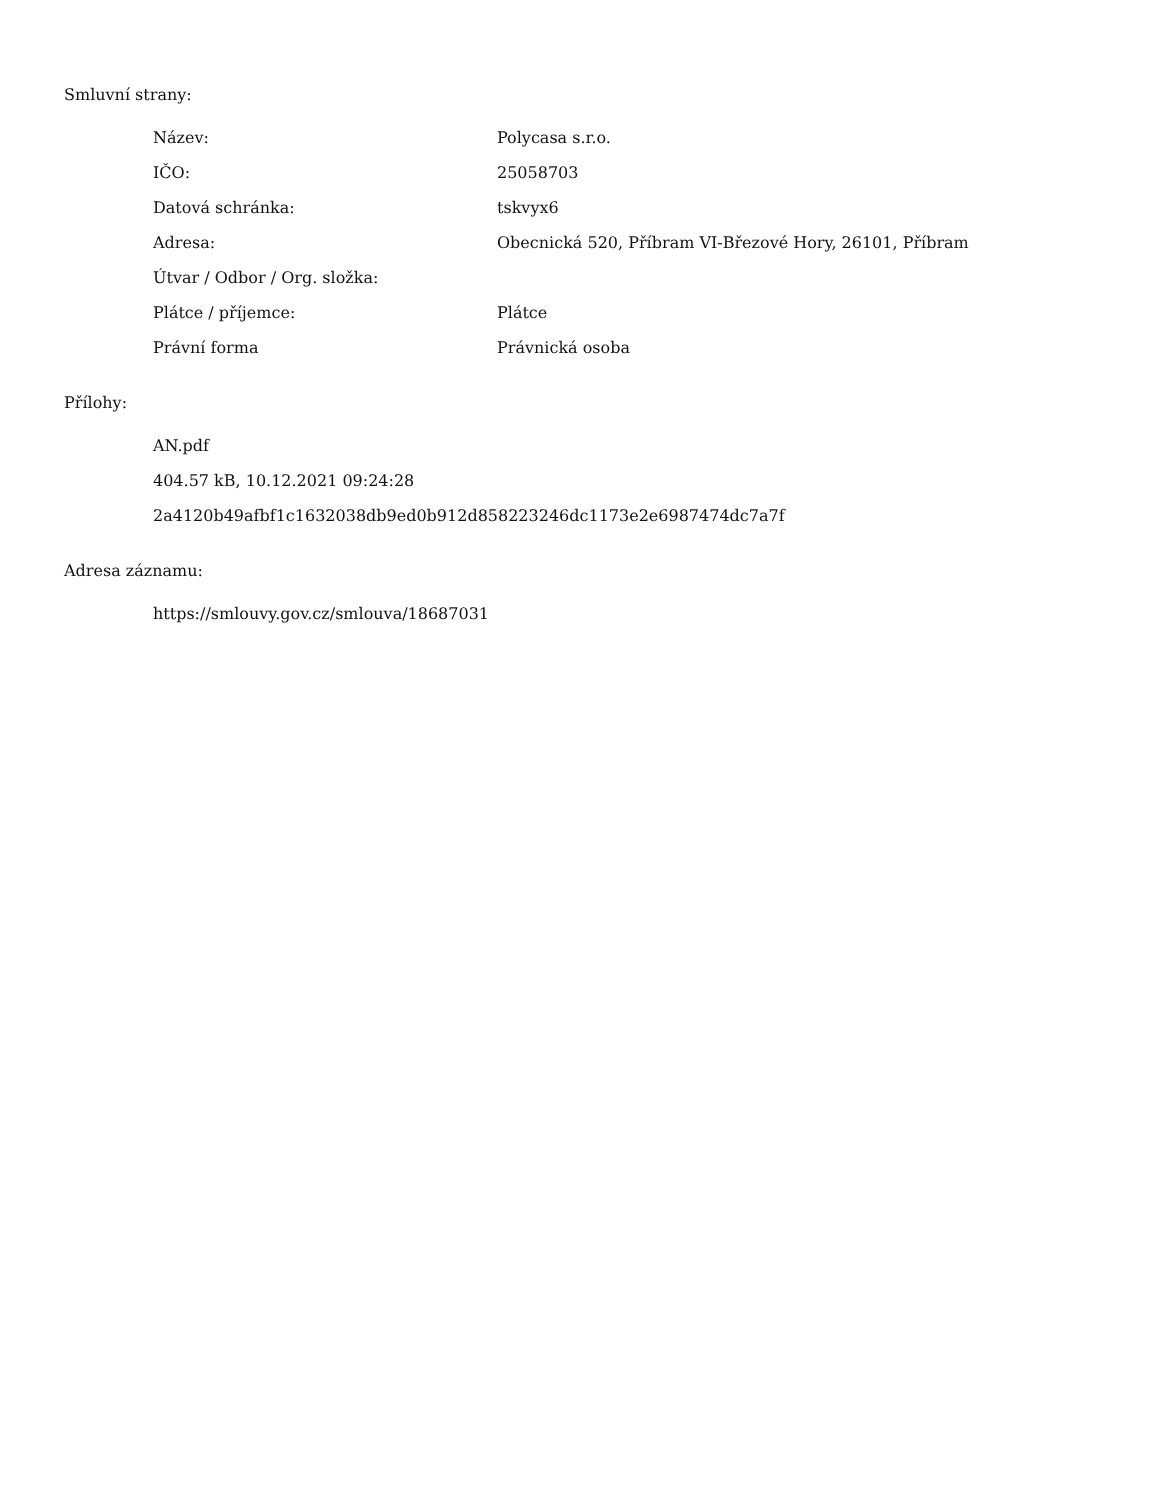Smluvní strany:
| Název: | Polycasa s.r.o. |
| IČO: | 25058703 |
| Datová schránka: | tskvyx6 |
| Adresa: | Obecnická 520, Příbram VI-Březové Hory, 26101, Příbram |
| Útvar / Odbor / Org. složka: | |
| Plátce / příjemce: | Plátce |
| Právní forma | Právnická osoba |
Přílohy:
AN.pdf
404.57 kB, 10.12.2021 09:24:28
2a4120b49afbf1c1632038db9ed0b912d858223246dc1173e2e6987474dc7a7f
Adresa záznamu:
https://smlouvy.gov.cz/smlouva/18687031